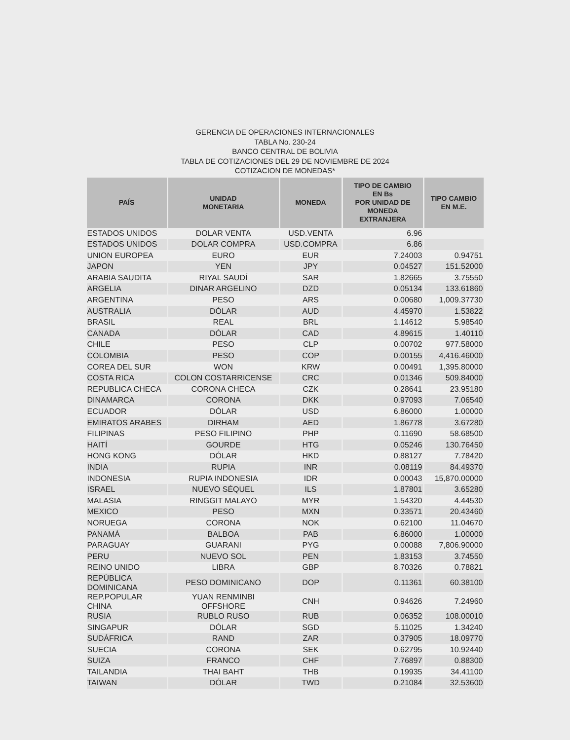GERENCIA DE OPERACIONES INTERNACIONALES
TABLA No. 230-24
BANCO CENTRAL DE BOLIVIA
TABLA DE COTIZACIONES DEL 29 DE NOVIEMBRE DE 2024
COTIZACION DE MONEDAS*
| PAÍS | UNIDAD MONETARIA | MONEDA | TIPO DE CAMBIO EN Bs POR UNIDAD DE MONEDA EXTRANJERA | TIPO CAMBIO EN M.E. |
| --- | --- | --- | --- | --- |
| ESTADOS UNIDOS | DOLAR VENTA | USD.VENTA | 6.96 | |
| ESTADOS UNIDOS | DOLAR COMPRA | USD.COMPRA | 6.86 | |
| UNION EUROPEA | EURO | EUR | 7.24003 | 0.94751 |
| JAPON | YEN | JPY | 0.04527 | 151.52000 |
| ARABIA SAUDITA | RIYAL SAUDÍ | SAR | 1.82665 | 3.75550 |
| ARGELIA | DINAR ARGELINO | DZD | 0.05134 | 133.61860 |
| ARGENTINA | PESO | ARS | 0.00680 | 1,009.37730 |
| AUSTRALIA | DÓLAR | AUD | 4.45970 | 1.53822 |
| BRASIL | REAL | BRL | 1.14612 | 5.98540 |
| CANADA | DÓLAR | CAD | 4.89615 | 1.40110 |
| CHILE | PESO | CLP | 0.00702 | 977.58000 |
| COLOMBIA | PESO | COP | 0.00155 | 4,416.46000 |
| COREA DEL SUR | WON | KRW | 0.00491 | 1,395.80000 |
| COSTA RICA | COLON COSTARRICENSE | CRC | 0.01346 | 509.84000 |
| REPUBLICA CHECA | CORONA CHECA | CZK | 0.28641 | 23.95180 |
| DINAMARCA | CORONA | DKK | 0.97093 | 7.06540 |
| ECUADOR | DÓLAR | USD | 6.86000 | 1.00000 |
| EMIRATOS ARABES | DIRHAM | AED | 1.86778 | 3.67280 |
| FILIPINAS | PESO FILIPINO | PHP | 0.11690 | 58.68500 |
| HAITÍ | GOURDE | HTG | 0.05246 | 130.76450 |
| HONG KONG | DÓLAR | HKD | 0.88127 | 7.78420 |
| INDIA | RUPIA | INR | 0.08119 | 84.49370 |
| INDONESIA | RUPIA INDONESIA | IDR | 0.00043 | 15,870.00000 |
| ISRAEL | NUEVO SÉQUEL | ILS | 1.87801 | 3.65280 |
| MALASIA | RINGGIT MALAYO | MYR | 1.54320 | 4.44530 |
| MEXICO | PESO | MXN | 0.33571 | 20.43460 |
| NORUEGA | CORONA | NOK | 0.62100 | 11.04670 |
| PANAMÁ | BALBOA | PAB | 6.86000 | 1.00000 |
| PARAGUAY | GUARANI | PYG | 0.00088 | 7,806.90000 |
| PERU | NUEVO SOL | PEN | 1.83153 | 3.74550 |
| REINO UNIDO | LIBRA | GBP | 8.70326 | 0.78821 |
| REPÚBLICA DOMINICANA | PESO DOMINICANO | DOP | 0.11361 | 60.38100 |
| REP.POPULAR CHINA | YUAN RENMINBI OFFSHORE | CNH | 0.94626 | 7.24960 |
| RUSIA | RUBLO RUSO | RUB | 0.06352 | 108.00010 |
| SINGAPUR | DÓLAR | SGD | 5.11025 | 1.34240 |
| SUDÁFRICA | RAND | ZAR | 0.37905 | 18.09770 |
| SUECIA | CORONA | SEK | 0.62795 | 10.92440 |
| SUIZA | FRANCO | CHF | 7.76897 | 0.88300 |
| TAILANDIA | THAI BAHT | THB | 0.19935 | 34.41100 |
| TAIWAN | DÓLAR | TWD | 0.21084 | 32.53600 |